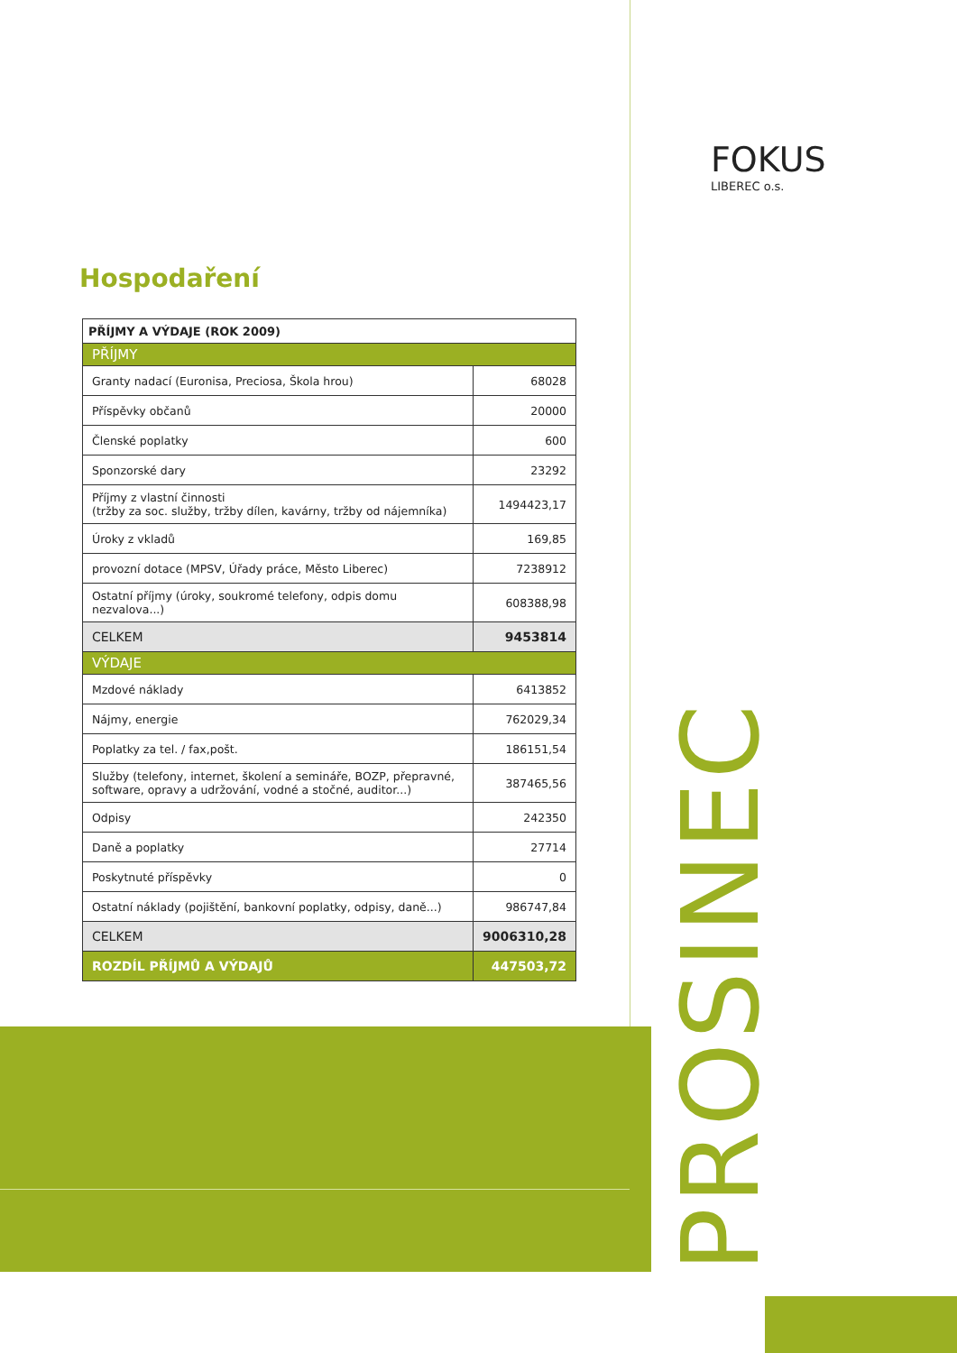FOKUS
LIBEREC o.s.
Hospodaření
| PŘÍJMY A VÝDAJE (ROK 2009) | |
| --- | --- |
| PŘÍJMY | |
| Granty nadací (Euronisa, Preciosa, Škola hrou) | 68028 |
| Příspěvky občanů | 20000 |
| Členské poplatky | 600 |
| Sponzorské dary | 23292 |
| Příjmy z vlastní činnosti (tržby za soc. služby, tržby dílen, kavárny, tržby od nájemníka) | 1494423,17 |
| Úroky z vkladů | 169,85 |
| provozní dotace (MPSV, Úřady práce, Město Liberec) | 7238912 |
| Ostatní příjmy (úroky, soukromé telefony, odpis domu nezvalova...) | 608388,98 |
| CELKEM | 9453814 |
| VÝDAJE | |
| Mzdové náklady | 6413852 |
| Nájmy, energie | 762029,34 |
| Poplatky za tel. / fax,pošt. | 186151,54 |
| Služby (telefony, internet, školení a semináře, BOZP, přepravné, software, opravy a udržování, vodné a stočné, auditor...) | 387465,56 |
| Odpisy | 242350 |
| Daně a poplatky | 27714 |
| Poskytnuté příspěvky | 0 |
| Ostatní náklady (pojištění, bankovní poplatky, odpisy, daně...) | 986747,84 |
| CELKEM | 9006310,28 |
| ROZDÍL PŘÍJMŮ A VÝDAJŮ | 447503,72 |
PROSINEC